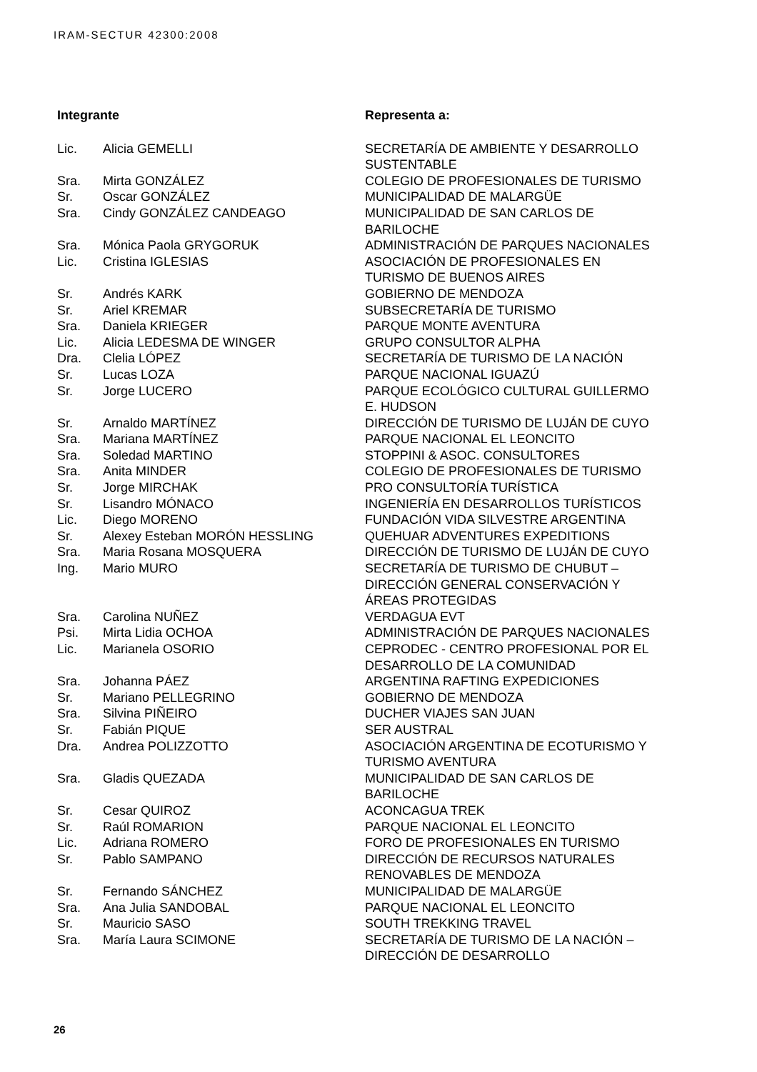IRAM-SECTUR 42300:2008
| Integrante | | Representa a: |
| --- | --- | --- |
| Lic. | Alicia GEMELLI | SECRETARÍA DE AMBIENTE Y DESARROLLO SUSTENTABLE |
| Sra. | Mirta GONZÁLEZ | COLEGIO DE PROFESIONALES DE TURISMO |
| Sr. | Oscar GONZÁLEZ | MUNICIPALIDAD DE MALARGÜE |
| Sra. | Cindy GONZÁLEZ CANDEAGO | MUNICIPALIDAD DE SAN CARLOS DE BARILOCHE |
| Sra. | Mónica Paola GRYGORUK | ADMINISTRACIÓN DE PARQUES NACIONALES |
| Lic. | Cristina IGLESIAS | ASOCIACIÓN DE PROFESIONALES EN TURISMO DE BUENOS AIRES |
| Sr. | Andrés KARK | GOBIERNO DE MENDOZA |
| Sr. | Ariel KREMAR | SUBSECRETARÍA DE TURISMO |
| Sra. | Daniela KRIEGER | PARQUE MONTE AVENTURA |
| Lic. | Alicia LEDESMA DE WINGER | GRUPO CONSULTOR ALPHA |
| Dra. | Clelia LÓPEZ | SECRETARÍA DE TURISMO DE LA NACIÓN |
| Sr. | Lucas LOZA | PARQUE NACIONAL IGUAZÚ |
| Sr. | Jorge LUCERO | PARQUE ECOLÓGICO CULTURAL GUILLERMO E. HUDSON |
| Sr. | Arnaldo MARTÍNEZ | DIRECCIÓN DE TURISMO DE LUJÁN DE CUYO |
| Sra. | Mariana MARTÍNEZ | PARQUE NACIONAL EL LEONCITO |
| Sra. | Soledad MARTINO | STOPPINI & ASOC. CONSULTORES |
| Sra. | Anita MINDER | COLEGIO DE PROFESIONALES DE TURISMO |
| Sr. | Jorge MIRCHAK | PRO CONSULTORÍA TURÍSTICA |
| Sr. | Lisandro MÓNACO | INGENIERÍA EN DESARROLLOS TURÍSTICOS |
| Lic. | Diego MORENO | FUNDACIÓN VIDA SILVESTRE ARGENTINA |
| Sr. | Alexey Esteban MORÓN HESSLING | QUEHUAR ADVENTURES EXPEDITIONS |
| Sra. | Maria Rosana MOSQUERA | DIRECCIÓN DE TURISMO DE LUJÁN DE CUYO |
| Ing. | Mario MURO | SECRETARÍA DE TURISMO DE CHUBUT – DIRECCIÓN GENERAL CONSERVACIÓN Y ÁREAS PROTEGIDAS |
| Sra. | Carolina NUÑEZ | VERDAGUA EVT |
| Psi. | Mirta Lidia OCHOA | ADMINISTRACIÓN DE PARQUES NACIONALES |
| Lic. | Marianela OSORIO | CEPRODEC - CENTRO PROFESIONAL POR EL DESARROLLO DE LA COMUNIDAD |
| Sra. | Johanna PÁEZ | ARGENTINA RAFTING EXPEDICIONES |
| Sr. | Mariano PELLEGRINO | GOBIERNO DE MENDOZA |
| Sra. | Silvina PIÑEIRO | DUCHER VIAJES SAN JUAN |
| Sr. | Fabián PIQUE | SER AUSTRAL |
| Dra. | Andrea POLIZZOTTO | ASOCIACIÓN ARGENTINA DE ECOTURISMO Y TURISMO AVENTURA |
| Sra. | Gladis QUEZADA | MUNICIPALIDAD DE SAN CARLOS DE BARILOCHE |
| Sr. | Cesar QUIROZ | ACONCAGUA TREK |
| Sr. | Raúl ROMARION | PARQUE NACIONAL EL LEONCITO |
| Lic. | Adriana ROMERO | FORO DE PROFESIONALES EN TURISMO |
| Sr. | Pablo SAMPANO | DIRECCIÓN DE RECURSOS NATURALES RENOVABLES DE MENDOZA |
| Sr. | Fernando SÁNCHEZ | MUNICIPALIDAD DE MALARGÜE |
| Sra. | Ana Julia SANDOBAL | PARQUE NACIONAL EL LEONCITO |
| Sr. | Mauricio SASO | SOUTH TREKKING TRAVEL |
| Sra. | María Laura SCIMONE | SECRETARÍA DE TURISMO DE LA NACIÓN – DIRECCIÓN DE DESARROLLO |
26